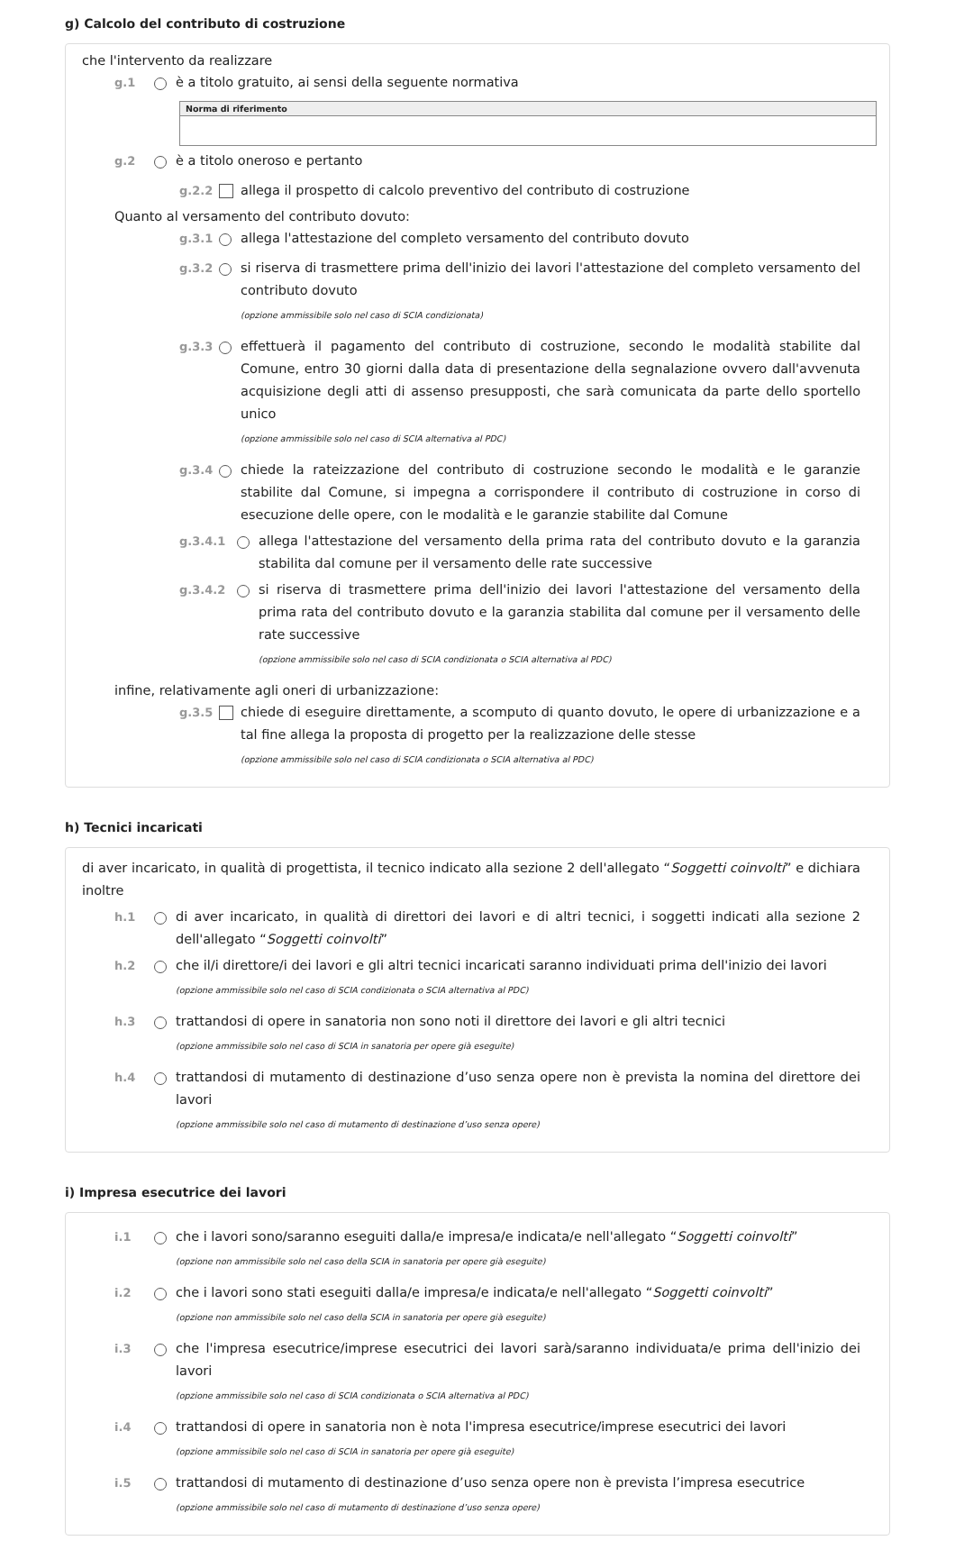g) Calcolo del contributo di costruzione
che l'intervento da realizzare
g.1 è a titolo gratuito, ai sensi della seguente normativa
| Norma di riferimento |
| --- |
g.2 è a titolo oneroso e pertanto
g.2.2 allega il prospetto di calcolo preventivo del contributo di costruzione
Quanto al versamento del contributo dovuto:
g.3.1 allega l'attestazione del completo versamento del contributo dovuto
g.3.2 si riserva di trasmettere prima dell'inizio dei lavori l'attestazione del completo versamento del contributo dovuto
(opzione ammissibile solo nel caso di SCIA condizionata)
g.3.3 effettuerà il pagamento del contributo di costruzione, secondo le modalità stabilite dal Comune, entro 30 giorni dalla data di presentazione della segnalazione ovvero dall'avvenuta acquisizione degli atti di assenso presupposti, che sarà comunicata da parte dello sportello unico
(opzione ammissibile solo nel caso di SCIA alternativa al PDC)
g.3.4 chiede la rateizzazione del contributo di costruzione secondo le modalità e le garanzie stabilite dal Comune, si impegna a corrispondere il contributo di costruzione in corso di esecuzione delle opere, con le modalità e le garanzie stabilite dal Comune
g.3.4.1 allega l'attestazione del versamento della prima rata del contributo dovuto e la garanzia stabilita dal comune per il versamento delle rate successive
g.3.4.2 si riserva di trasmettere prima dell'inizio dei lavori l'attestazione del versamento della prima rata del contributo dovuto e la garanzia stabilita dal comune per il versamento delle rate successive
(opzione ammissibile solo nel caso di SCIA condizionata o SCIA alternativa al PDC)
infine, relativamente agli oneri di urbanizzazione:
g.3.5 chiede di eseguire direttamente, a scomputo di quanto dovuto, le opere di urbanizzazione e a tal fine allega la proposta di progetto per la realizzazione delle stesse
(opzione ammissibile solo nel caso di SCIA condizionata o SCIA alternativa al PDC)
h) Tecnici incaricati
di aver incaricato, in qualità di progettista, il tecnico indicato alla sezione 2 dell'allegato “Soggetti coinvolti” e dichiara inoltre
h.1 di aver incaricato, in qualità di direttori dei lavori e di altri tecnici, i soggetti indicati alla sezione 2 dell'allegato “Soggetti coinvolti”
h.2 che il/i direttore/i dei lavori e gli altri tecnici incaricati saranno individuati prima dell'inizio dei lavori
(opzione ammissibile solo nel caso di SCIA condizionata o SCIA alternativa al PDC)
h.3 trattandosi di opere in sanatoria non sono noti il direttore dei lavori e gli altri tecnici
(opzione ammissibile solo nel caso di SCIA in sanatoria per opere già eseguite)
h.4 trattandosi di mutamento di destinazione d’uso senza opere non è prevista la nomina del direttore dei lavori
(opzione ammissibile solo nel caso di mutamento di destinazione d’uso senza opere)
i) Impresa esecutrice dei lavori
i.1 che i lavori sono/saranno eseguiti dalla/e impresa/e indicata/e nell'allegato “Soggetti coinvolti”
(opzione non ammissibile solo nel caso della SCIA in sanatoria per opere già eseguite)
i.2 che i lavori sono stati eseguiti dalla/e impresa/e indicata/e nell'allegato “Soggetti coinvolti”
(opzione non ammissibile solo nel caso della SCIA in sanatoria per opere già eseguite)
i.3 che l'impresa esecutrice/imprese esecutrici dei lavori sarà/saranno individuata/e prima dell'inizio dei lavori
(opzione ammissibile solo nel caso di SCIA condizionata o SCIA alternativa al PDC)
i.4 trattandosi di opere in sanatoria non è nota l'impresa esecutrice/imprese esecutrici dei lavori
(opzione ammissibile solo nel caso di SCIA in sanatoria per opere già eseguite)
i.5 trattandosi di mutamento di destinazione d’uso senza opere non è prevista l’impresa esecutrice
(opzione ammissibile solo nel caso di mutamento di destinazione d’uso senza opere)